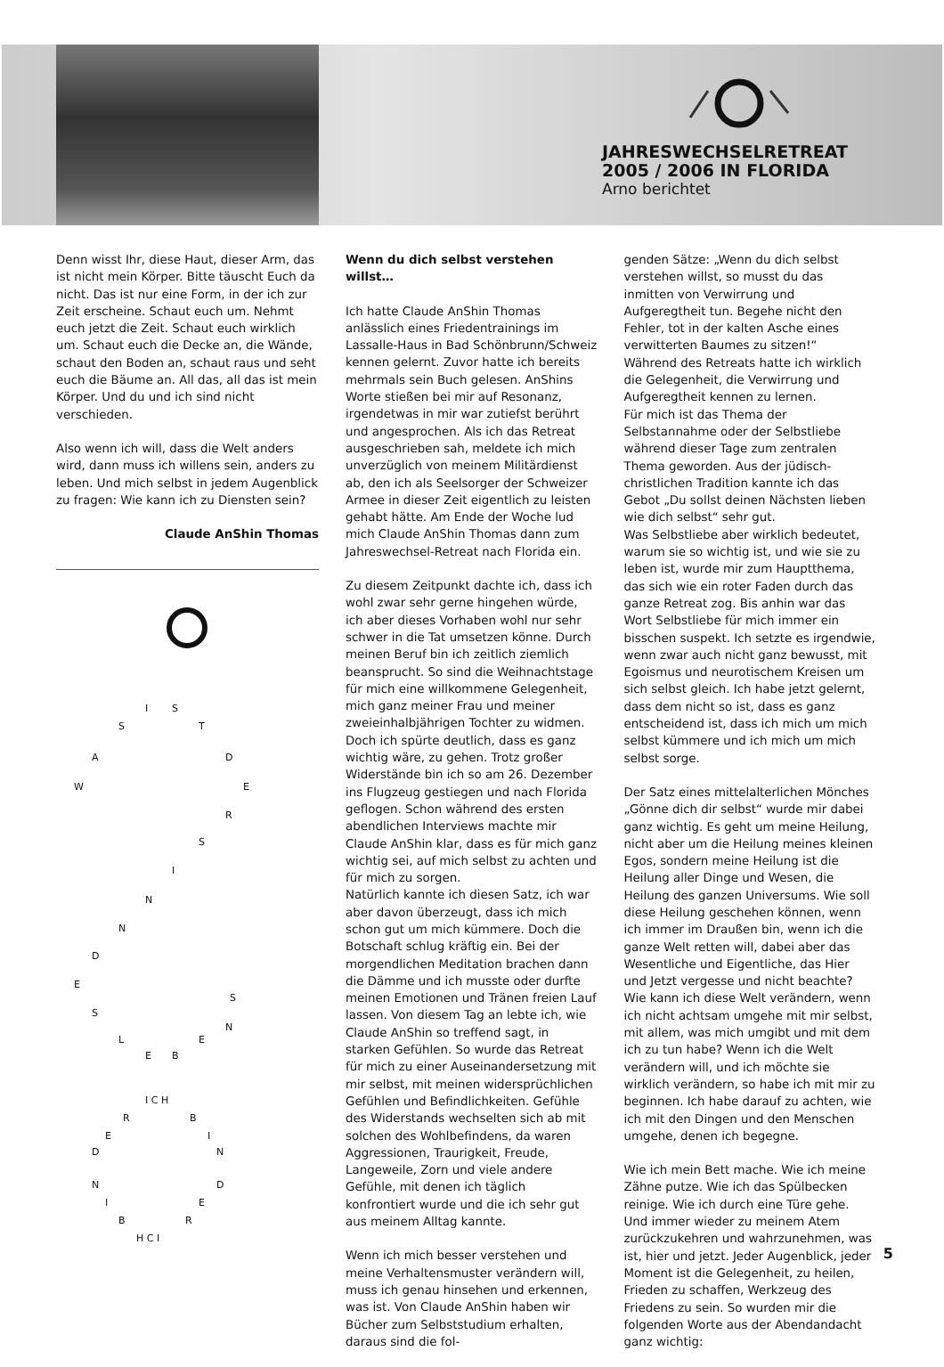JAHRESWECHSELRETREAT
2005 / 2006 IN FLORIDA
Arno berichtet
Denn wisst Ihr, diese Haut, dieser Arm, das ist nicht mein Körper. Bitte täuscht Euch da nicht. Das ist nur eine Form, in der ich zur Zeit erscheine. Schaut euch um. Nehmt euch jetzt die Zeit. Schaut euch wirklich um. Schaut euch die Decke an, die Wände, schaut den Boden an, schaut raus und seht euch die Bäume an. All das, all das ist mein Körper. Und du und ich sind nicht verschieden.
Also wenn ich will, dass die Welt anders wird, dann muss ich willens sein, anders zu leben. Und mich selbst in jedem Augenblick zu fragen: Wie kann ich zu Diensten sein?
Claude AnShin Thomas
I S
S T
A D
W E
R
S
I
N
N
D
E
S
S
N
L E
E B
I C H
R B
E I
D N
N D
I E
B R
H C I
Wenn du dich selbst verstehen willst…
Ich hatte Claude AnShin Thomas anlässlich eines Friedentrainings im Lassalle-Haus in Bad Schönbrunn/Schweiz kennen gelernt. Zuvor hatte ich bereits mehrmals sein Buch gelesen. AnShins Worte stießen bei mir auf Resonanz, irgendetwas in mir war zutiefst berührt und angesprochen. Als ich das Retreat ausgeschrieben sah, meldete ich mich unverzüglich von meinem Militärdienst ab, den ich als Seelsorger der Schweizer Armee in dieser Zeit eigentlich zu leisten gehabt hätte. Am Ende der Woche lud mich Claude AnShin Thomas dann zum Jahreswechsel-Retreat nach Florida ein.
Zu diesem Zeitpunkt dachte ich, dass ich wohl zwar sehr gerne hingehen würde, ich aber dieses Vorhaben wohl nur sehr schwer in die Tat umsetzen könne. Durch meinen Beruf bin ich zeitlich ziemlich beansprucht. So sind die Weihnachtstage für mich eine willkommene Gelegenheit, mich ganz meiner Frau und meiner zweieinhalbjährigen Tochter zu widmen. Doch ich spürte deutlich, dass es ganz wichtig wäre, zu gehen. Trotz großer Widerstände bin ich so am 26. Dezember ins Flugzeug gestiegen und nach Florida geflogen. Schon während des ersten abendlichen Interviews machte mir Claude AnShin klar, dass es für mich ganz wichtig sei, auf mich selbst zu achten und für mich zu sorgen.
Natürlich kannte ich diesen Satz, ich war aber davon überzeugt, dass ich mich schon gut um mich kümmere. Doch die Botschaft schlug kräftig ein. Bei der morgendlichen Meditation brachen dann die Dämme und ich musste oder durfte meinen Emotionen und Tränen freien Lauf lassen. Von diesem Tag an lebte ich, wie Claude AnShin so treffend sagt, in starken Gefühlen. So wurde das Retreat für mich zu einer Auseinandersetzung mit mir selbst, mit meinen widersprüchlichen Gefühlen und Befindlichkeiten. Gefühle des Widerstands wechselten sich ab mit solchen des Wohlbefindens, da waren Aggressionen, Traurigkeit, Freude, Langeweile, Zorn und viele andere Gefühle, mit denen ich täglich konfrontiert wurde und die ich sehr gut aus meinem Alltag kannte.
Wenn ich mich besser verstehen und meine Verhaltensmuster verändern will, muss ich genau hinsehen und erkennen, was ist. Von Claude AnShin haben wir Bücher zum Selbststudium erhalten, daraus sind die fol-
genden Sätze: „Wenn du dich selbst verstehen willst, so musst du das inmitten von Verwirrung und Aufgeregtheit tun. Begehe nicht den Fehler, tot in der kalten Asche eines verwitterten Baumes zu sitzen!“
Während des Retreats hatte ich wirklich die Gelegenheit, die Verwirrung und Aufgeregtheit kennen zu lernen.
Für mich ist das Thema der Selbstannahme oder der Selbstliebe während dieser Tage zum zentralen Thema geworden. Aus der jüdisch-christlichen Tradition kannte ich das Gebot „Du sollst deinen Nächsten lieben wie dich selbst“ sehr gut.
Was Selbstliebe aber wirklich bedeutet, warum sie so wichtig ist, und wie sie zu leben ist, wurde mir zum Hauptthema, das sich wie ein roter Faden durch das ganze Retreat zog. Bis anhin war das Wort Selbstliebe für mich immer ein bisschen suspekt. Ich setzte es irgendwie, wenn zwar auch nicht ganz bewusst, mit Egoismus und neurotischem Kreisen um sich selbst gleich. Ich habe jetzt gelernt, dass dem nicht so ist, dass es ganz entscheidend ist, dass ich mich um mich selbst kümmere und ich mich um mich selbst sorge.
Der Satz eines mittelalterlichen Mönches „Gönne dich dir selbst“ wurde mir dabei ganz wichtig. Es geht um meine Heilung, nicht aber um die Heilung meines kleinen Egos, sondern meine Heilung ist die Heilung aller Dinge und Wesen, die Heilung des ganzen Universums. Wie soll diese Heilung geschehen können, wenn ich immer im Draußen bin, wenn ich die ganze Welt retten will, dabei aber das Wesentliche und Eigentliche, das Hier und Jetzt vergesse und nicht beachte?
Wie kann ich diese Welt verändern, wenn ich nicht achtsam umgehe mit mir selbst, mit allem, was mich umgibt und mit dem ich zu tun habe? Wenn ich die Welt verändern will, und ich möchte sie wirklich verändern, so habe ich mit mir zu beginnen. Ich habe darauf zu achten, wie ich mit den Dingen und den Menschen umgehe, denen ich begegne.
Wie ich mein Bett mache. Wie ich meine Zähne putze. Wie ich das Spülbecken reinige. Wie ich durch eine Türe gehe. Und immer wieder zu meinem Atem zurückzukehren und wahrzunehmen, was ist, hier und jetzt. Jeder Augenblick, jeder Moment ist die Gelegenheit, zu heilen, Frieden zu schaffen, Werkzeug des Friedens zu sein. So wurden mir die folgenden Worte aus der Abendandacht ganz wichtig:
5